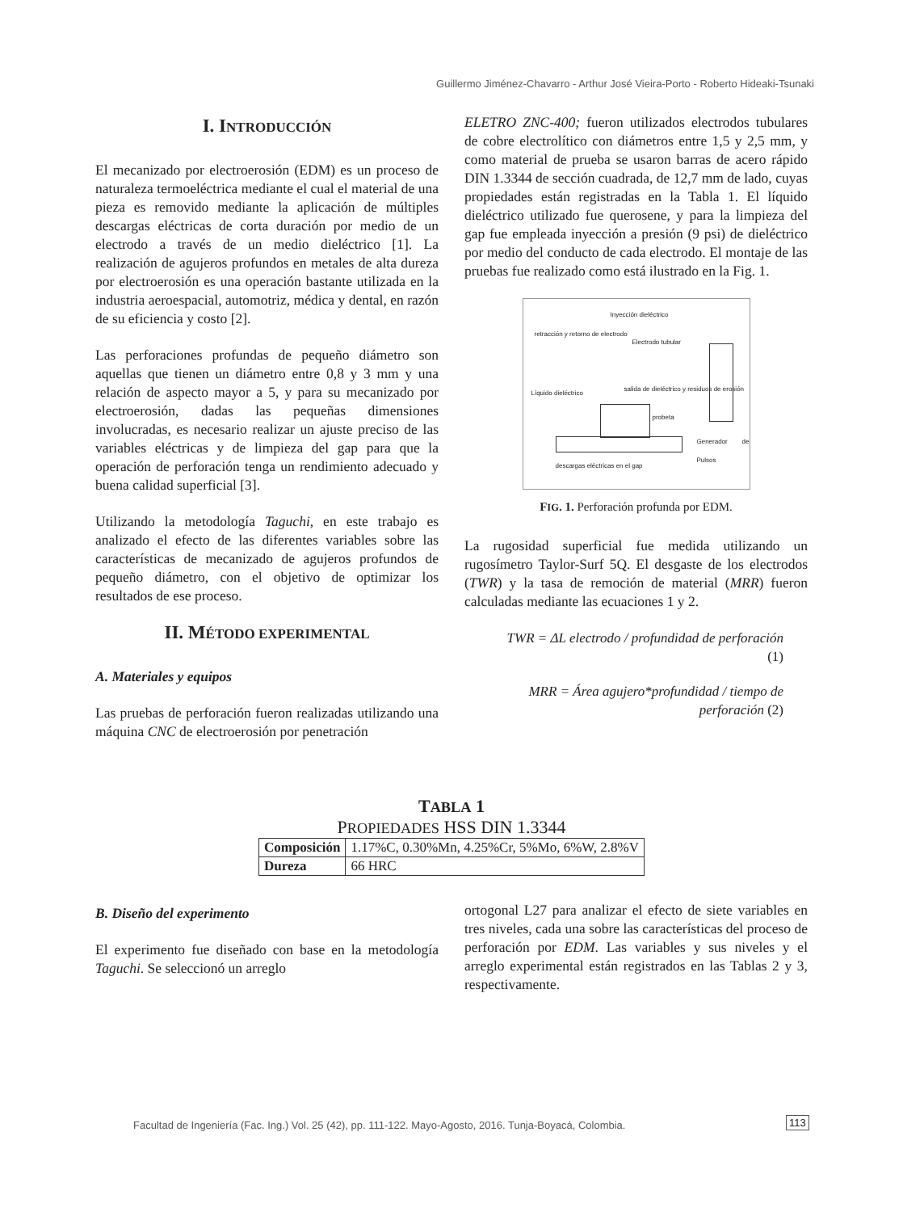Guillermo Jiménez-Chavarro - Arthur José Vieira-Porto - Roberto Hideaki-Tsunaki
I. INTRODUCCIÓN
El mecanizado por electroerosión (EDM) es un proceso de naturaleza termoeléctrica mediante el cual el material de una pieza es removido mediante la aplicación de múltiples descargas eléctricas de corta duración por medio de un electrodo a través de un medio dieléctrico [1]. La realización de agujeros profundos en metales de alta dureza por electroerosión es una operación bastante utilizada en la industria aeroespacial, automotriz, médica y dental, en razón de su eficiencia y costo [2].
Las perforaciones profundas de pequeño diámetro son aquellas que tienen un diámetro entre 0,8 y 3 mm y una relación de aspecto mayor a 5, y para su mecanizado por electroerosión, dadas las pequeñas dimensiones involucradas, es necesario realizar un ajuste preciso de las variables eléctricas y de limpieza del gap para que la operación de perforación tenga un rendimiento adecuado y buena calidad superficial [3].
Utilizando la metodología Taguchi, en este trabajo es analizado el efecto de las diferentes variables sobre las características de mecanizado de agujeros profundos de pequeño diámetro, con el objetivo de optimizar los resultados de ese proceso.
II. MÉTODO EXPERIMENTAL
A. Materiales y equipos
Las pruebas de perforación fueron realizadas utilizando una máquina CNC de electroerosión por penetración
ELETRO ZNC-400; fueron utilizados electrodos tubulares de cobre electrolítico con diámetros entre 1,5 y 2,5 mm, y como material de prueba se usaron barras de acero rápido DIN 1.3344 de sección cuadrada, de 12,7 mm de lado, cuyas propiedades están registradas en la Tabla 1. El líquido dieléctrico utilizado fue querosene, y para la limpieza del gap fue empleada inyección a presión (9 psi) de dieléctrico por medio del conducto de cada electrodo. El montaje de las pruebas fue realizado como está ilustrado en la Fig. 1.
Inyección dieléctrico
retracción y retorno de electrodo
Electrodo tubular
Líquido dieléctrico
salida de dieléctrico y residuos de erosión
probeta
Generador de Pulsos
descargas eléctricas en el gap
FIG. 1. Perforación profunda por EDM.
La rugosidad superficial fue medida utilizando un rugosímetro Taylor-Surf 5Q. El desgaste de los electrodos (TWR) y la tasa de remoción de material (MRR) fueron calculadas mediante las ecuaciones 1 y 2.
TWR = ΔL electrodo / profundidad de perforación (1)
MRR = Área agujero*profundidad / tiempo de perforación (2)
TABLA 1
PROPIEDADES HSS DIN 1.3344
| Composición | 1.17%C, 0.30%Mn, 4.25%Cr, 5%Mo, 6%W, 2.8%V |
| Dureza | 66 HRC |
B. Diseño del experimento
El experimento fue diseñado con base en la metodología Taguchi. Se seleccionó un arreglo
ortogonal L27 para analizar el efecto de siete variables en tres niveles, cada una sobre las características del proceso de perforación por EDM. Las variables y sus niveles y el arreglo experimental están registrados en las Tablas 2 y 3, respectivamente.
Facultad de Ingeniería (Fac. Ing.) Vol. 25 (42), pp. 111-122. Mayo-Agosto, 2016. Tunja-Boyacá, Colombia.
113